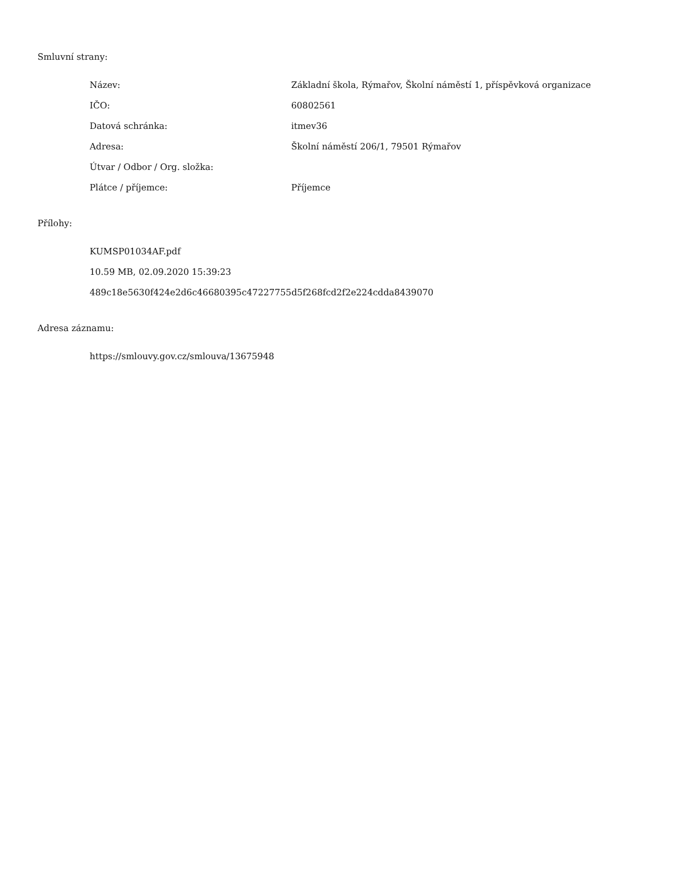Smluvní strany:
| Název: | Základní škola, Rýmařov, Školní náměstí 1, příspěvková organizace |
| IČO: | 60802561 |
| Datová schránka: | itmev36 |
| Adresa: | Školní náměstí 206/1, 79501 Rýmařov |
| Útvar / Odbor / Org. složka: | |
| Plátce / příjemce: | Příjemce |
Přílohy:
KUMSP01034AF.pdf
10.59 MB, 02.09.2020 15:39:23
489c18e5630f424e2d6c46680395c47227755d5f268fcd2f2e224cdda8439070
Adresa záznamu:
https://smlouvy.gov.cz/smlouva/13675948